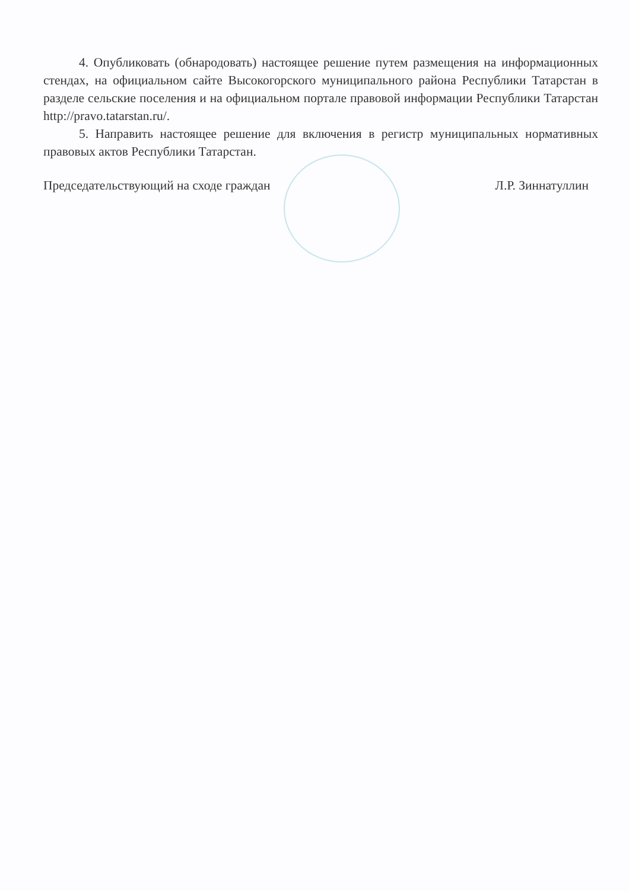4. Опубликовать (обнародовать) настоящее решение путем размещения на информационных стендах, на официальном сайте Высокогорского муниципального района Республики Татарстан в разделе сельские поселения и на официальном портале правовой информации Республики Татарстан http://pravo.tatarstan.ru/.
5. Направить настоящее решение для включения в регистр муниципальных нормативных правовых актов Республики Татарстан.
Председательствующий на сходе граждан Л.Р. Зиннатуллин